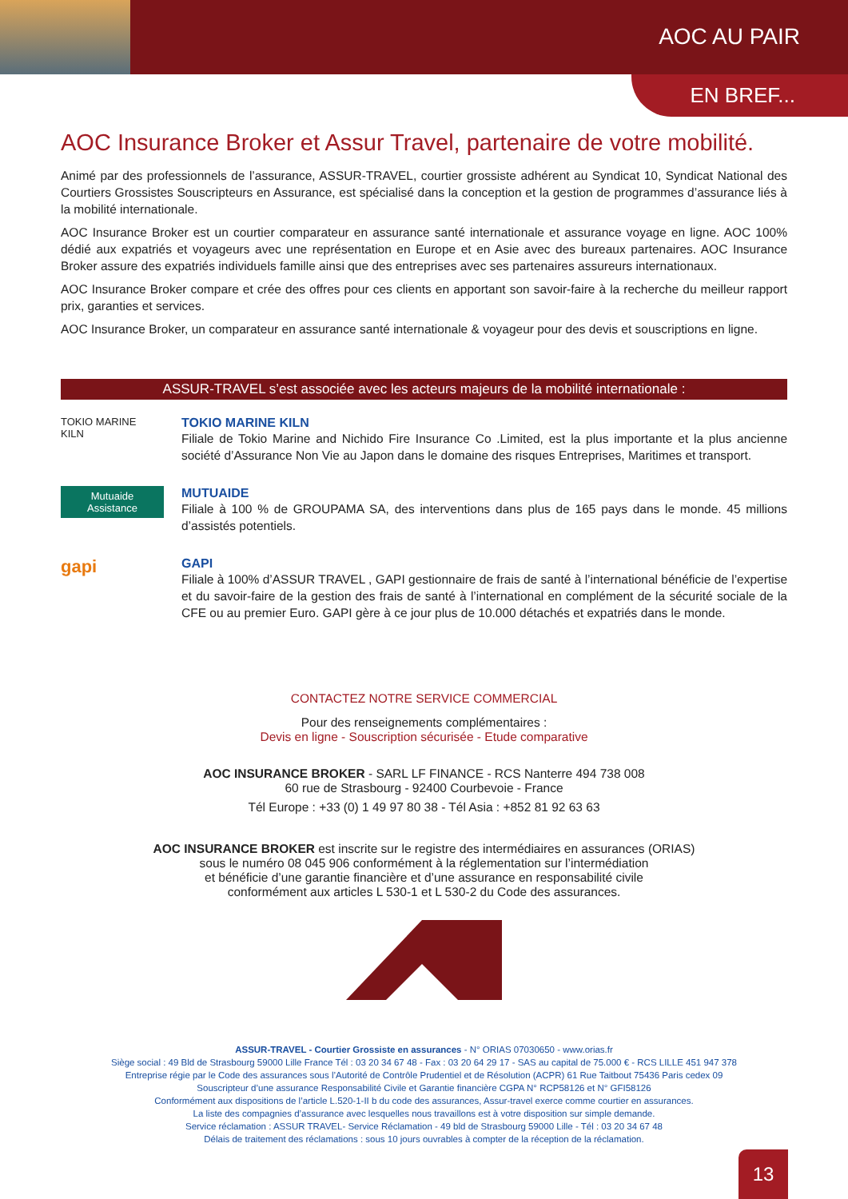AOC AU PAIR
EN BREF...
AOC Insurance Broker et Assur Travel, partenaire de votre mobilité.
Animé par des professionnels de l’assurance, ASSUR-TRAVEL, courtier grossiste adhérent au Syndicat 10, Syndicat National des Courtiers Grossistes Souscripteurs en Assurance, est spécialisé dans la conception et la gestion de programmes d’assurance liés à la mobilité internationale.
AOC Insurance Broker est un courtier comparateur en assurance santé internationale et assurance voyage en ligne. AOC 100% dédié aux expatriés et voyageurs avec une représentation en Europe et en Asie avec des bureaux partenaires. AOC Insurance Broker assure des expatriés individuels famille ainsi que des entreprises avec ses partenaires assureurs internationaux.
AOC Insurance Broker compare et crée des offres pour ces clients en apportant son savoir-faire à la recherche du meilleur rapport prix, garanties et services.
AOC Insurance Broker, un comparateur en assurance santé internationale & voyageur pour des devis et souscriptions en ligne.
ASSUR-TRAVEL s’est associée avec les acteurs majeurs de la mobilité internationale :
TOKIO MARINE
KILN
TOKIO MARINE KILN
Filiale de Tokio Marine and Nichido Fire Insurance Co .Limited, est la plus importante et la plus ancienne société d’Assurance Non Vie au Japon dans le domaine des risques Entreprises, Maritimes et transport.
Mutuaide
Assistance
MUTUAIDE
Filiale à 100 % de GROUPAMA SA, des interventions dans plus de 165 pays dans le monde. 45 millions d’assistés potentiels.
gapi
GAPI
Filiale à 100% d’ASSUR TRAVEL , GAPI gestionnaire de frais de santé à l’international bénéficie de l’expertise et du savoir-faire de la gestion des frais de santé à l’international en complément de la sécurité sociale de la CFE ou au premier Euro. GAPI gère à ce jour plus de 10.000 détachés et expatriés dans le monde.
CONTACTEZ NOTRE SERVICE COMMERCIAL
Pour des renseignements complémentaires :
Devis en ligne - Souscription sécurisée - Etude comparative
AOC INSURANCE BROKER - SARL LF FINANCE - RCS Nanterre 494 738 008
60 rue de Strasbourg - 92400 Courbevoie - France
Tél Europe : +33 (0) 1 49 97 80 38 - Tél Asia : +852 81 92 63 63
AOC INSURANCE BROKER est inscrite sur le registre des intermédiaires en assurances (ORIAS)
sous le numéro 08 045 906 conformément à la réglementation sur l’intermédiation
et bénéficie d’une garantie financière et d’une assurance en responsabilité civile
conformément aux articles L 530-1 et L 530-2 du Code des assurances.
ASSUR-TRAVEL - Courtier Grossiste en assurances - N° ORIAS 07030650 - www.orias.fr
Siège social : 49 Bld de Strasbourg 59000 Lille France Tél : 03 20 34 67 48 - Fax : 03 20 64 29 17 - SAS au capital de 75.000 € - RCS LILLE 451 947 378
Entreprise régie par le Code des assurances sous l’Autorité de Contrôle Prudentiel et de Résolution (ACPR) 61 Rue Taitbout 75436 Paris cedex 09
Souscripteur d’une assurance Responsabilité Civile et Garantie financière CGPA N° RCP58126 et N° GFI58126
Conformément aux dispositions de l’article L.520-1-II b du code des assurances, Assur-travel exerce comme courtier en assurances.
La liste des compagnies d’assurance avec lesquelles nous travaillons est à votre disposition sur simple demande.
Service réclamation : ASSUR TRAVEL- Service Réclamation - 49 bld de Strasbourg 59000 Lille - Tél : 03 20 34 67 48
Délais de traitement des réclamations : sous 10 jours ouvrables à compter de la réception de la réclamation.
13